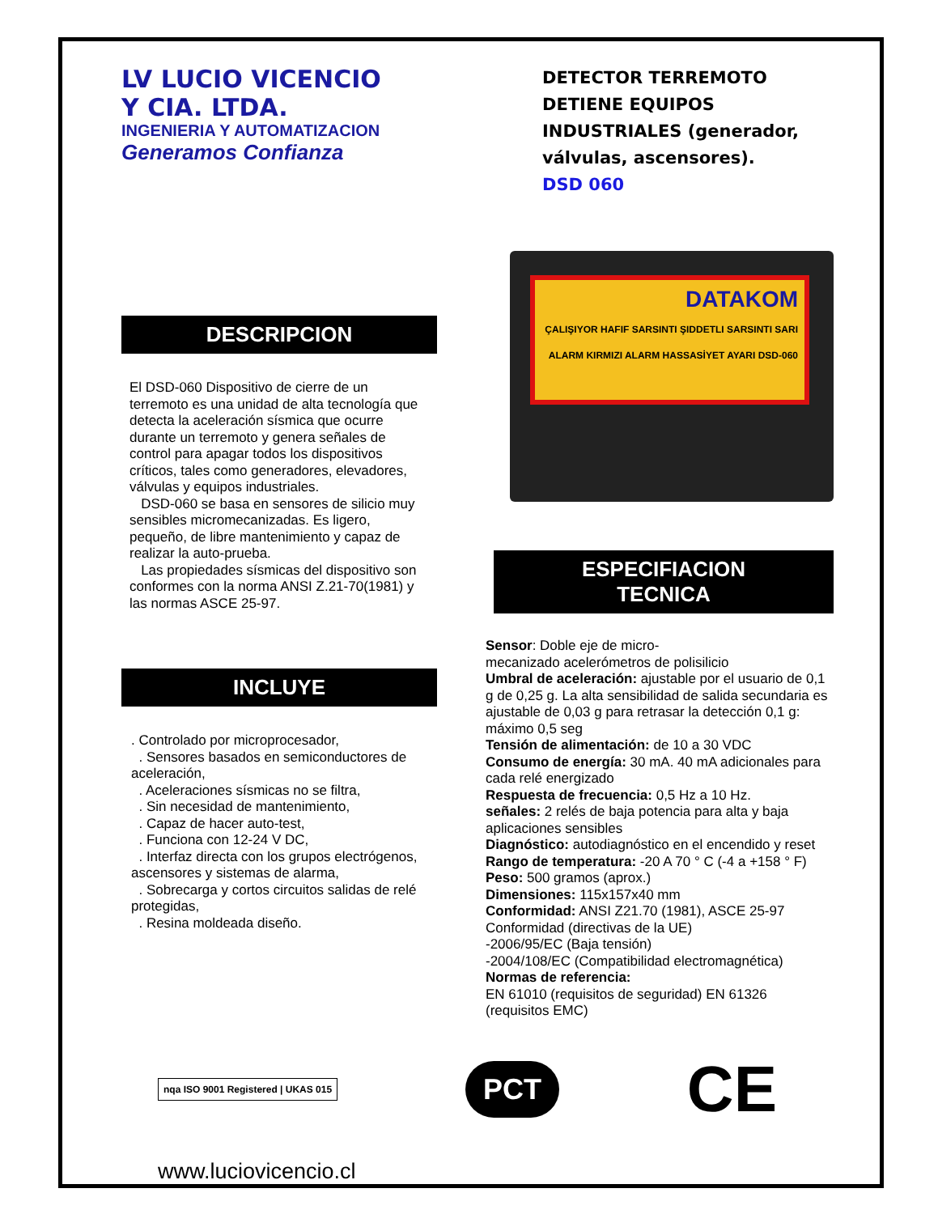LV LUCIO VICENCIO
Y CIA. LTDA.
INGENIERIA Y AUTOMATIZACION
Generamos Confianza
DETECTOR TERREMOTO DETIENE EQUIPOS INDUSTRIALES (generador, válvulas, ascensores).
DSD 060
DESCRIPCION
El DSD-060 Dispositivo de cierre de un terremoto es una unidad de alta tecnología que detecta la aceleración sísmica que ocurre durante un terremoto y genera señales de control para apagar todos los dispositivos críticos, tales como generadores, elevadores, válvulas y equipos industriales.
DSD-060 se basa en sensores de silicio muy sensibles micromecanizadas. Es ligero, pequeño, de libre mantenimiento y capaz de realizar la auto-prueba.
Las propiedades sísmicas del dispositivo son conformes con la norma ANSI Z.21-70(1981) y las normas ASCE 25-97.
INCLUYE
. Controlado por microprocesador,
. Sensores basados en semiconductores de aceleración,
. Aceleraciones sísmicas no se filtra,
. Sin necesidad de mantenimiento,
. Capaz de hacer auto-test,
. Funciona con 12-24 V DC,
. Interfaz directa con los grupos electrógenos, ascensores y sistemas de alarma,
. Sobrecarga y cortos circuitos salidas de relé protegidas,
. Resina moldeada diseño.
DATAKOM
ÇALIŞIYOR HAFIF SARSINTI ŞIDDETLI SARSINTI SARI ALARM KIRMIZI ALARM HASSASİYET AYARI DSD-060
ESPECIFIACION
TECNICA
Sensor: Doble eje de micro-
mecanizado acelerómetros de polisilicio
Umbral de aceleración: ajustable por el usuario de 0,1 g de 0,25 g. La alta sensibilidad de salida secundaria es ajustable de 0,03 g para retrasar la detección 0,1 g: máximo 0,5 seg
Tensión de alimentación: de 10 a 30 VDC
Consumo de energía: 30 mA. 40 mA adicionales para cada relé energizado
Respuesta de frecuencia: 0,5 Hz a 10 Hz.
señales: 2 relés de baja potencia para alta y baja aplicaciones sensibles
Diagnóstico: autodiagnóstico en el encendido y reset
Rango de temperatura: -20 A 70 ° C (-4 a +158 ° F)
Peso: 500 gramos (aprox.)
Dimensiones: 115x157x40 mm
Conformidad: ANSI Z21.70 (1981), ASCE 25-97
Conformidad (directivas de la UE)
-2006/95/EC (Baja tensión)
-2004/108/EC (Compatibilidad electromagnética)
Normas de referencia:
EN 61010 (requisitos de seguridad) EN 61326 (requisitos EMC)
nqa ISO 9001 Registered | UKAS 015
PCT
CE
www.luciovicencio.cl